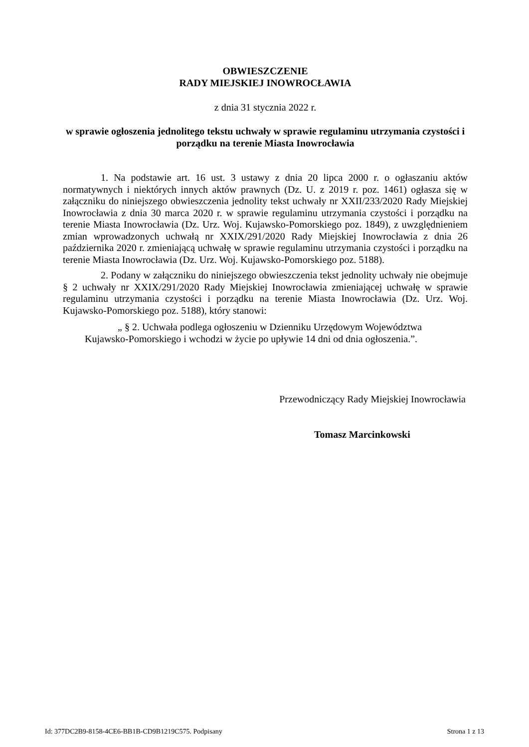OBWIESZCZENIE
RADY MIEJSKIEJ INOWROCŁAWIA
z dnia 31 stycznia 2022 r.
w sprawie ogłoszenia jednolitego tekstu uchwały w sprawie regulaminu utrzymania czystości i porządku na terenie Miasta Inowrocławia
1. Na podstawie art. 16 ust. 3 ustawy z dnia 20 lipca 2000 r. o ogłaszaniu aktów normatywnych i niektórych innych aktów prawnych (Dz. U. z 2019 r. poz. 1461) ogłasza się w załączniku do niniejszego obwieszczenia jednolity tekst uchwały nr XXII/233/2020 Rady Miejskiej Inowrocławia z dnia 30 marca 2020 r. w sprawie regulaminu utrzymania czystości i porządku na terenie Miasta Inowrocławia (Dz. Urz. Woj. Kujawsko-Pomorskiego poz. 1849), z uwzględnieniem zmian wprowadzonych uchwałą nr XXIX/291/2020 Rady Miejskiej Inowrocławia z dnia 26 października 2020 r. zmieniającą uchwałę w sprawie regulaminu utrzymania czystości i porządku na terenie Miasta Inowrocławia (Dz. Urz. Woj. Kujawsko-Pomorskiego poz. 5188).
2. Podany w załączniku do niniejszego obwieszczenia tekst jednolity uchwały nie obejmuje § 2 uchwały nr XXIX/291/2020 Rady Miejskiej Inowrocławia zmieniającej uchwałę w sprawie regulaminu utrzymania czystości i porządku na terenie Miasta Inowrocławia (Dz. Urz. Woj. Kujawsko-Pomorskiego poz. 5188), który stanowi:
„ § 2. Uchwała podlega ogłoszeniu w Dzienniku Urzędowym Województwa Kujawsko-Pomorskiego i wchodzi w życie po upływie 14 dni od dnia ogłoszenia.”.
Przewodniczący Rady Miejskiej Inowrocławia
Tomasz Marcinkowski
Id: 377DC2B9-8158-4CE6-BB1B-CD9B1219C575. Podpisany Strona 1 z 13